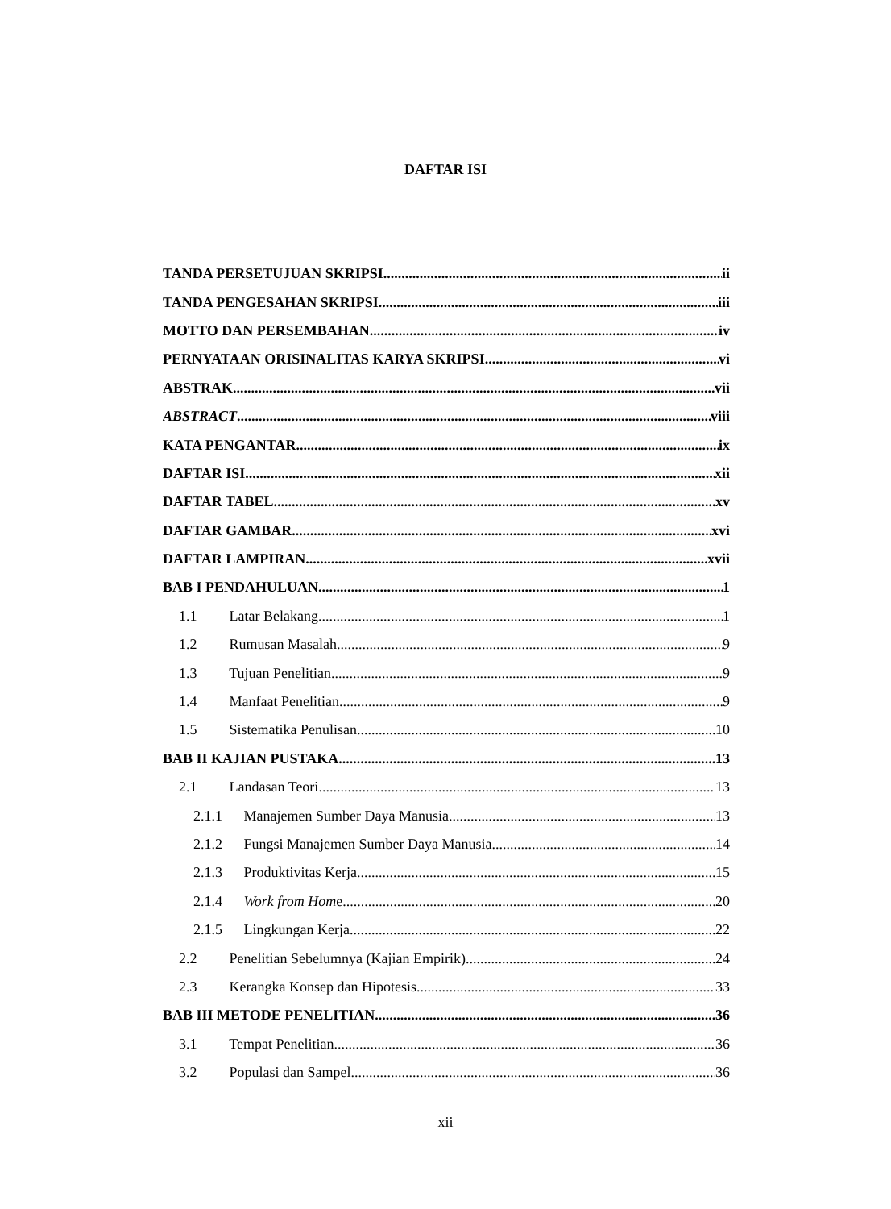DAFTAR ISI
TANDA PERSETUJUAN SKRIPSI ii
TANDA PENGESAHAN SKRIPSI iii
MOTTO DAN PERSEMBAHAN iv
PERNYATAAN ORISINALITAS KARYA SKRIPSI vi
ABSTRAK vii
ABSTRACT viii
KATA PENGANTAR ix
DAFTAR ISI xii
DAFTAR TABEL xv
DAFTAR GAMBAR xvi
DAFTAR LAMPIRAN xvii
BAB I PENDAHULUAN 1
1.1 Latar Belakang 1
1.2 Rumusan Masalah 9
1.3 Tujuan Penelitian 9
1.4 Manfaat Penelitian 9
1.5 Sistematika Penulisan 10
BAB II KAJIAN PUSTAKA 13
2.1 Landasan Teori 13
2.1.1 Manajemen Sumber Daya Manusia 13
2.1.2 Fungsi Manajemen Sumber Daya Manusia 14
2.1.3 Produktivitas Kerja 15
2.1.4 Work from Home 20
2.1.5 Lingkungan Kerja 22
2.2 Penelitian Sebelumnya (Kajian Empirik) 24
2.3 Kerangka Konsep dan Hipotesis 33
BAB III METODE PENELITIAN 36
3.1 Tempat Penelitian 36
3.2 Populasi dan Sampel 36
xii